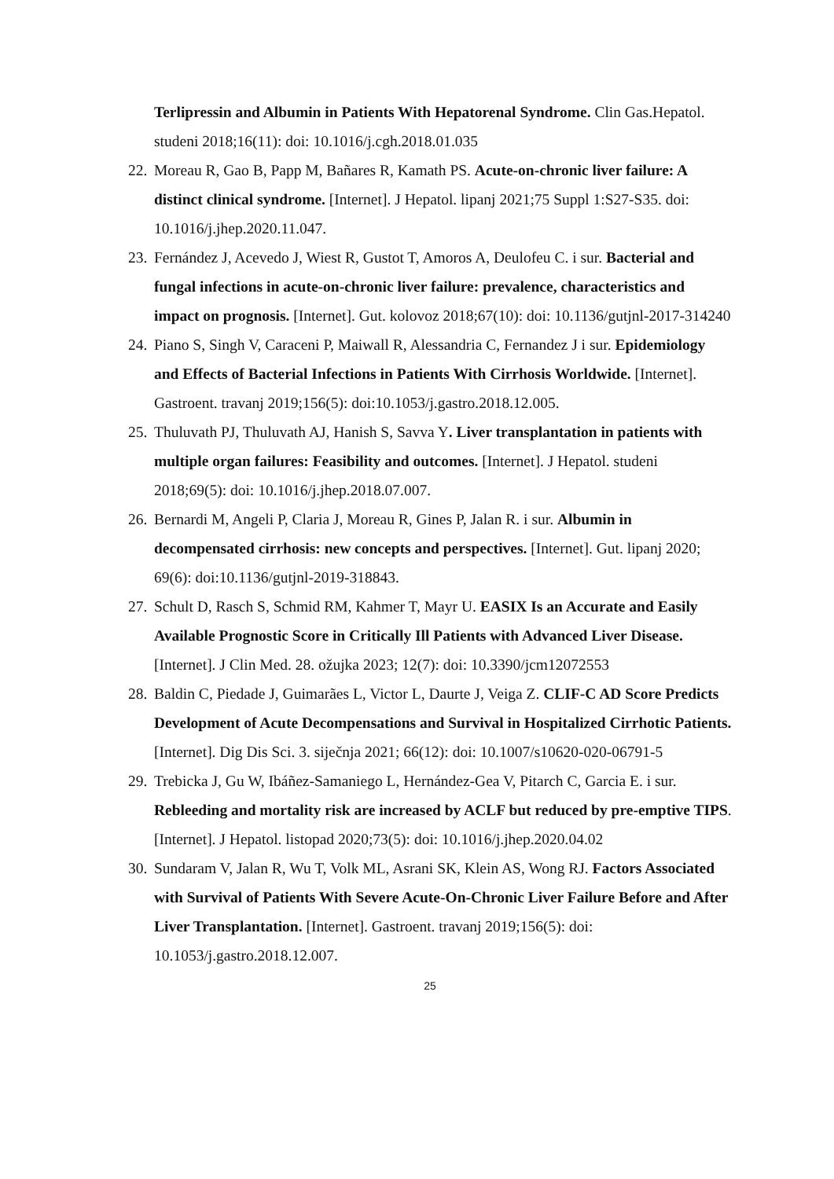Terlipressin and Albumin in Patients With Hepatorenal Syndrome. Clin Gas.Hepatol. studeni 2018;16(11): doi: 10.1016/j.cgh.2018.01.035
22. Moreau R, Gao B, Papp M, Bañares R, Kamath PS. Acute-on-chronic liver failure: A distinct clinical syndrome. [Internet]. J Hepatol. lipanj 2021;75 Suppl 1:S27-S35. doi: 10.1016/j.jhep.2020.11.047.
23. Fernández J, Acevedo J, Wiest R, Gustot T, Amoros A, Deulofeu C. i sur. Bacterial and fungal infections in acute-on-chronic liver failure: prevalence, characteristics and impact on prognosis. [Internet]. Gut. kolovoz 2018;67(10): doi: 10.1136/gutjnl-2017-314240
24. Piano S, Singh V, Caraceni P, Maiwall R, Alessandria C, Fernandez J i sur. Epidemiology and Effects of Bacterial Infections in Patients With Cirrhosis Worldwide. [Internet]. Gastroent. travanj 2019;156(5): doi:10.1053/j.gastro.2018.12.005.
25. Thuluvath PJ, Thuluvath AJ, Hanish S, Savva Y. Liver transplantation in patients with multiple organ failures: Feasibility and outcomes. [Internet]. J Hepatol. studeni 2018;69(5): doi: 10.1016/j.jhep.2018.07.007.
26. Bernardi M, Angeli P, Claria J, Moreau R, Gines P, Jalan R. i sur. Albumin in decompensated cirrhosis: new concepts and perspectives. [Internet]. Gut. lipanj 2020; 69(6): doi:10.1136/gutjnl-2019-318843.
27. Schult D, Rasch S, Schmid RM, Kahmer T, Mayr U. EASIX Is an Accurate and Easily Available Prognostic Score in Critically Ill Patients with Advanced Liver Disease. [Internet]. J Clin Med. 28. ožujka 2023; 12(7): doi: 10.3390/jcm12072553
28. Baldin C, Piedade J, Guimarães L, Victor L, Daurte J, Veiga Z. CLIF-C AD Score Predicts Development of Acute Decompensations and Survival in Hospitalized Cirrhotic Patients. [Internet]. Dig Dis Sci. 3. siječnja 2021; 66(12): doi: 10.1007/s10620-020-06791-5
29. Trebicka J, Gu W, Ibáñez-Samaniego L, Hernández-Gea V, Pitarch C, Garcia E. i sur. Rebleeding and mortality risk are increased by ACLF but reduced by pre-emptive TIPS. [Internet]. J Hepatol. listopad 2020;73(5): doi: 10.1016/j.jhep.2020.04.02
30. Sundaram V, Jalan R, Wu T, Volk ML, Asrani SK, Klein AS, Wong RJ. Factors Associated with Survival of Patients With Severe Acute-On-Chronic Liver Failure Before and After Liver Transplantation. [Internet]. Gastroent. travanj 2019;156(5): doi: 10.1053/j.gastro.2018.12.007.
25